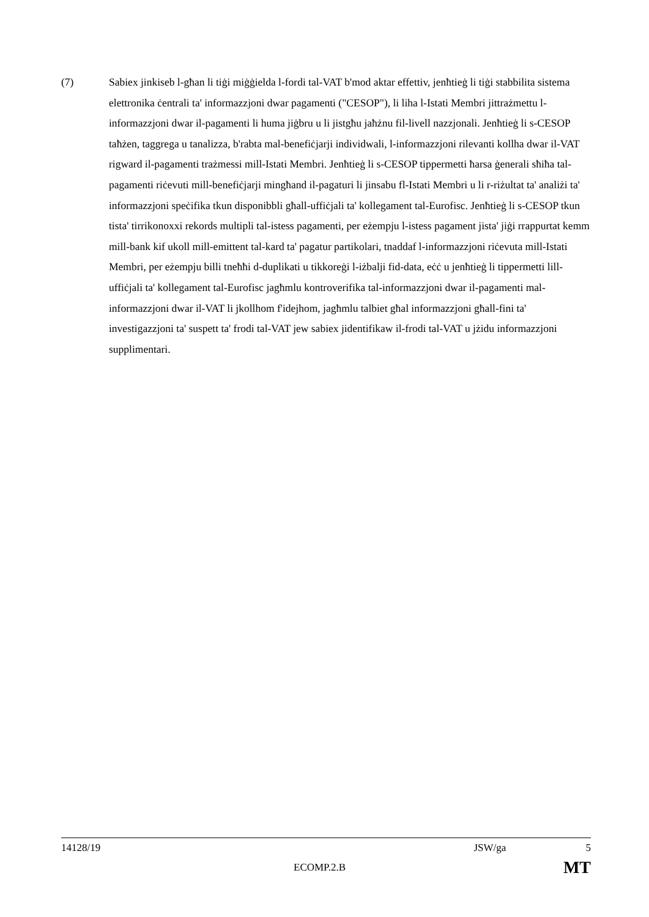(7) Sabiex jinkiseb l-għan li tiġi miġġielda l-fordi tal-VAT b'mod aktar effettiv, jenħtieġ li tiġi stabbilita sistema elettronika ċentrali ta' informazzjoni dwar pagamenti ("CESOP"), li liha l-Istati Membri jittrażmettu l-informazzjoni dwar il-pagamenti li huma jiġbru u li jistgħu jaħżnu fil-livell nazzjonali. Jenħtieġ li s-CESOP taħżen, taggrega u tanalizza, b'rabta mal-benefiċjarji individwali, l-informazzjoni rilevanti kollha dwar il-VAT rigward il-pagamenti trażmessi mill-Istati Membri. Jenħtieġ li s-CESOP tippermetti ħarsa ġenerali sħiħa tal-pagamenti riċevuti mill-benefiċjarji mingħand il-pagaturi li jinsabu fl-Istati Membri u li r-riżultat ta' analiżi ta' informazzjoni speċifika tkun disponibbli għall-uffiċjali ta' kollegament tal-Eurofisc. Jenħtieġ li s-CESOP tkun tista' tirrikonoxxi rekords multipli tal-istess pagamenti, per eżempju l-istess pagament jista' jiġi rrappurtat kemm mill-bank kif ukoll mill-emittent tal-kard ta' pagatur partikolari, tnaddaf l-informazzjoni riċevuta mill-Istati Membri, per eżempju billi tneħħi d-duplikati u tikkoreġi l-iżbalji fid-data, eċċ u jenħtieġ li tippermetti lill-uffiċjali ta' kollegament tal-Eurofisc jagħmlu kontroverifika tal-informazzjoni dwar il-pagamenti mal-informazzjoni dwar il-VAT li jkollhom f'idejhom, jagħmlu talbiet għal informazzjoni għall-fini ta' investigazzjoni ta' suspett ta' frodi tal-VAT jew sabiex jidentifikaw il-frodi tal-VAT u jżidu informazzjoni supplimentari.
14128/19 JSW/ga 5
ECOMP.2.B MT